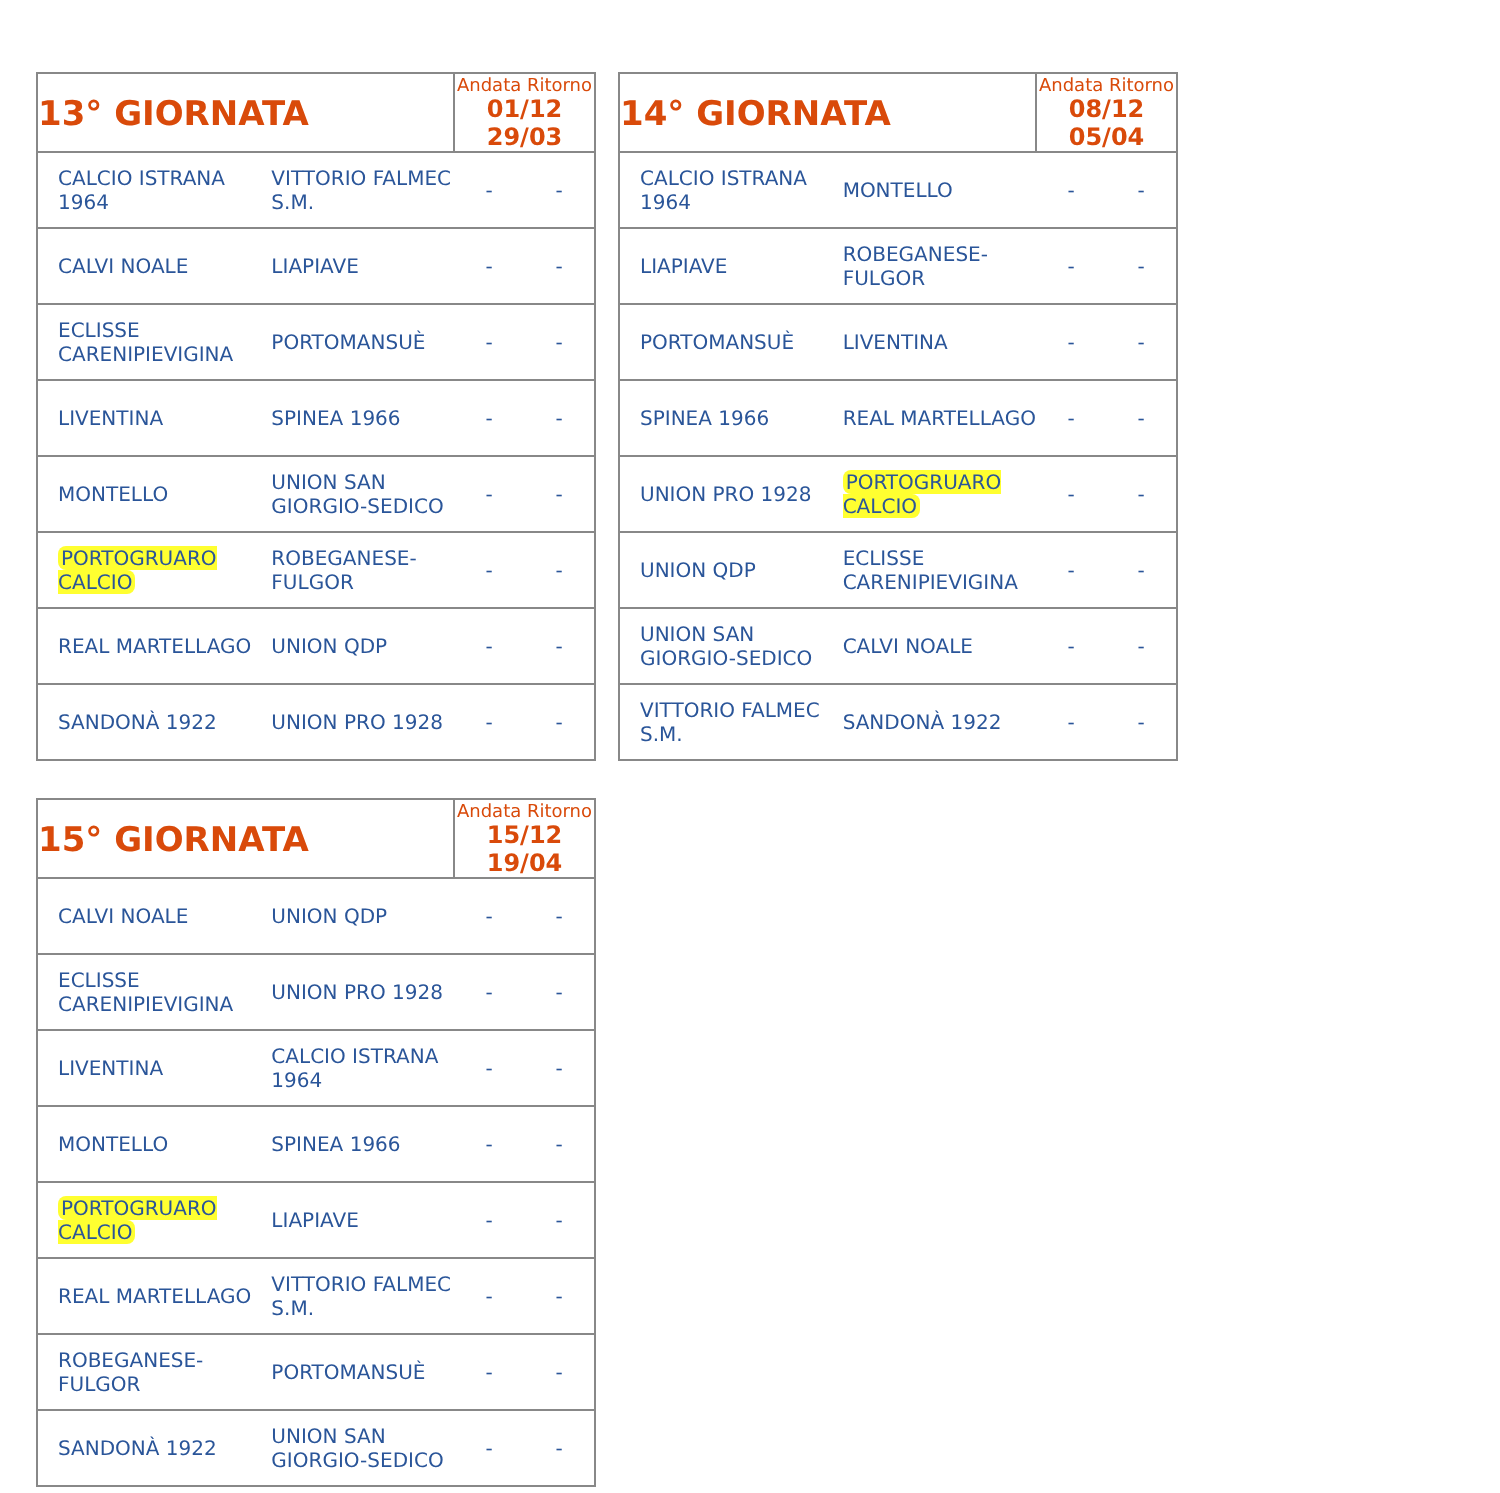| 13° GIORNATA | | Andata Ritorno 01/12 29/03 | |
| --- | --- | --- | --- |
| CALCIO ISTRANA 1964 | VITTORIO FALMEC S.M. | - | - |
| CALVI NOALE | LIAPIAVE | - | - |
| ECLISSE CARENIPIEVIGINA | PORTOMANSUÈ | - | - |
| LIVENTINA | SPINEA 1966 | - | - |
| MONTELLO | UNION SAN GIORGIO-SEDICO | - | - |
| PORTOGRUARO CALCIO | ROBEGANESE-FULGOR | - | - |
| REAL MARTELLAGO | UNION QDP | - | - |
| SANDONÀ 1922 | UNION PRO 1928 | - | - |
| 14° GIORNATA | | Andata Ritorno 08/12 05/04 | |
| --- | --- | --- | --- |
| CALCIO ISTRANA 1964 | MONTELLO | - | - |
| LIAPIAVE | ROBEGANESE-FULGOR | - | - |
| PORTOMANSUÈ | LIVENTINA | - | - |
| SPINEA 1966 | REAL MARTELLAGO | - | - |
| UNION PRO 1928 | PORTOGRUARO CALCIO | - | - |
| UNION QDP | ECLISSE CARENIPIEVIGINA | - | - |
| UNION SAN GIORGIO-SEDICO | CALVI NOALE | - | - |
| VITTORIO FALMEC S.M. | SANDONÀ 1922 | - | - |
| 15° GIORNATA | | Andata Ritorno 15/12 19/04 | |
| --- | --- | --- | --- |
| CALVI NOALE | UNION QDP | - | - |
| ECLISSE CARENIPIEVIGINA | UNION PRO 1928 | - | - |
| LIVENTINA | CALCIO ISTRANA 1964 | - | - |
| MONTELLO | SPINEA 1966 | - | - |
| PORTOGRUARO CALCIO | LIAPIAVE | - | - |
| REAL MARTELLAGO | VITTORIO FALMEC S.M. | - | - |
| ROBEGANESE-FULGOR | PORTOMANSUÈ | - | - |
| SANDONÀ 1922 | UNION SAN GIORGIO-SEDICO | - | - |